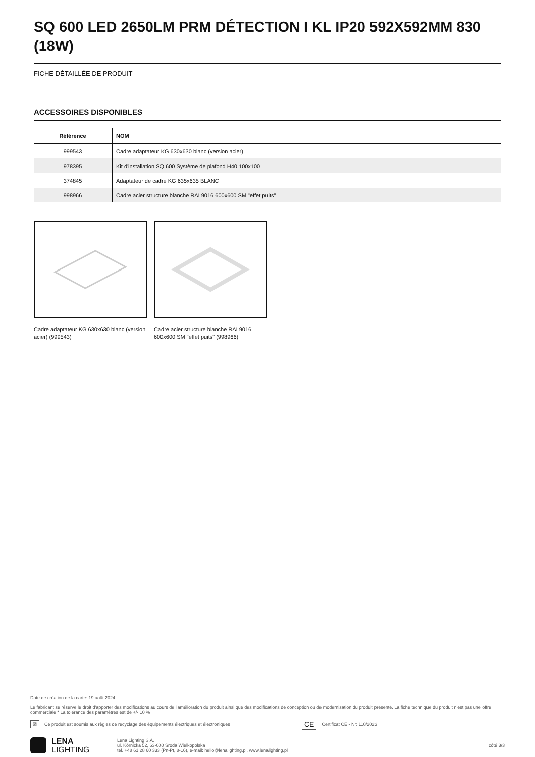SQ 600 LED 2650LM PRM DÉTECTION I KL IP20 592X592MM 830 (18W)
FICHE DÉTAILLÉE DE PRODUIT
ACCESSOIRES DISPONIBLES
| Référence | NOM |
| --- | --- |
| 999543 | Cadre adaptateur KG 630x630 blanc (version acier) |
| 978395 | Kit d'installation SQ 600 Système de plafond H40 100x100 |
| 374845 | Adaptateur de cadre KG 635x635 BLANC |
| 998966 | Cadre acier structure blanche RAL9016 600x600 SM "effet puits" |
Cadre adaptateur KG 630x630 blanc (version acier) (999543)
Cadre acier structure blanche RAL9016 600x600 SM "effet puits" (998966)
Date de création de la carte: 19 août 2024
Le fabricant se réserve le droit d'apporter des modifications au cours de l'amélioration du produit ainsi que des modifications de conception ou de modernisation du produit présenté. La fiche technique du produit n'est pas une offre commerciale * La tolérance des paramètres est de +/- 10 %
☒ Ce produit est soumis aux règles de recyclage des équipements électriques et électroniques CE Certificat CE - Nr: 110/2023
LENA
LIGHTING
Lena Lighting S.A.
ul. Kórnicka 52, 63-000 Środa Wielkopolska
tel. +48 61 28 60 333 (Pn-Pt, 8-16), e-mail: hello@lenalighting.pl, www.lenalighting.pl
côté 3/3